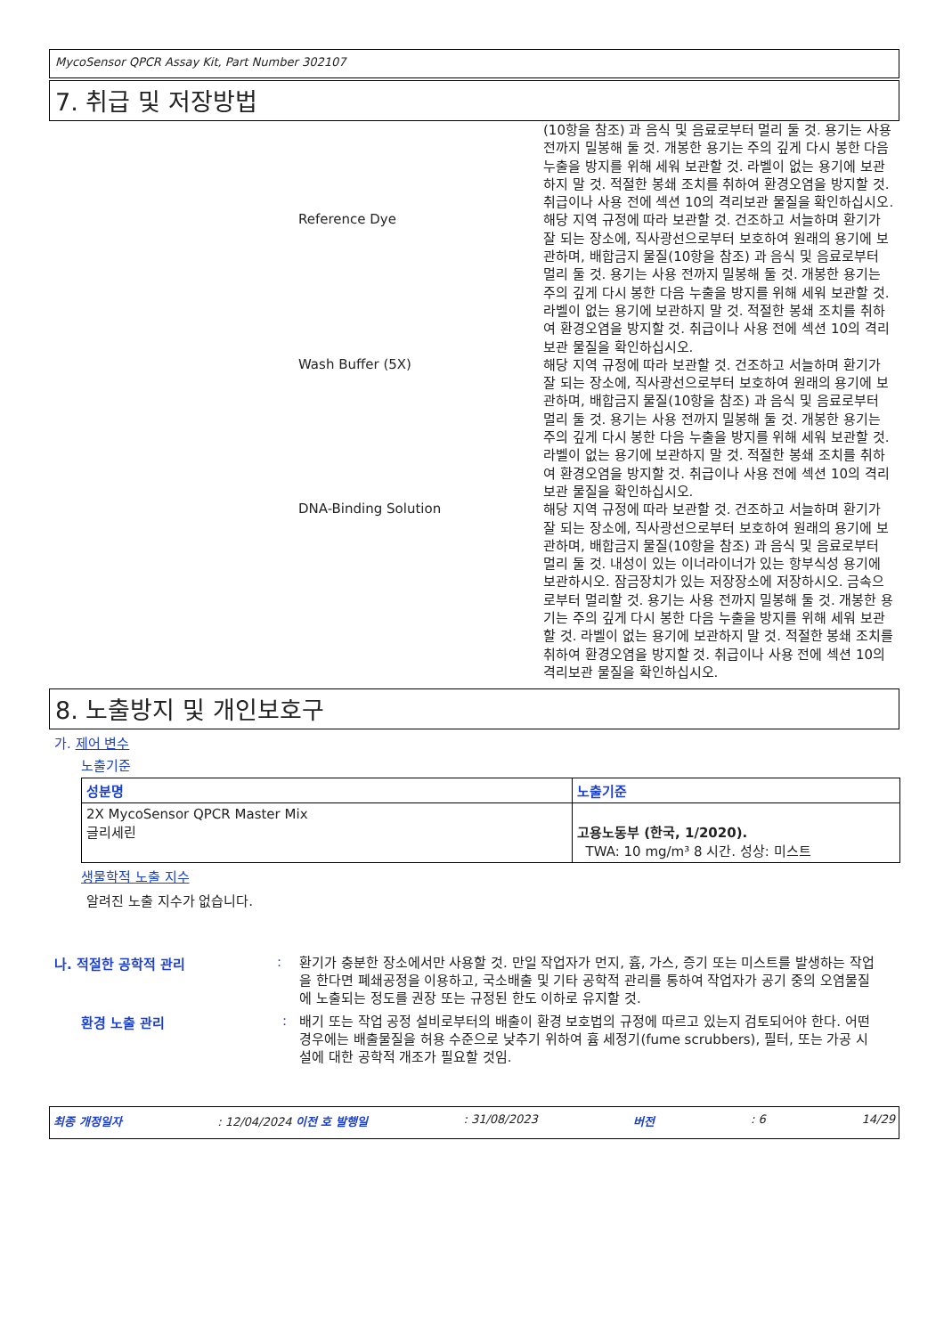MycoSensor QPCR Assay Kit, Part Number 302107
7. 취급 및 저장방법
(10항을 참조) 과 음식 및 음료로부터 멀리 둘 것. 용기는 사용 전까지 밀봉해 둘 것. 개봉한 용기는 주의 깊게 다시 봉한 다음 누출을 방지를 위해 세워 보관할 것. 라벨이 없는 용기에 보관하지 말 것. 적절한 봉쇄 조치를 취하여 환경오염을 방지할 것. 취급이나 사용 전에 섹션 10의 격리보관 물질을 확인하십시오.
Reference Dye
해당 지역 규정에 따라 보관할 것. 건조하고 서늘하며 환기가 잘 되는 장소에, 직사광선으로부터 보호하여 원래의 용기에 보관하며, 배합금지 물질(10항을 참조) 과 음식 및 음료로부터 멀리 둘 것. 용기는 사용 전까지 밀봉해 둘 것. 개봉한 용기는 주의 깊게 다시 봉한 다음 누출을 방지를 위해 세워 보관할 것. 라벨이 없는 용기에 보관하지 말 것. 적절한 봉쇄 조치를 취하여 환경오염을 방지할 것. 취급이나 사용 전에 섹션 10의 격리보관 물질을 확인하십시오.
Wash Buffer (5X)
해당 지역 규정에 따라 보관할 것. 건조하고 서늘하며 환기가 잘 되는 장소에, 직사광선으로부터 보호하여 원래의 용기에 보관하며, 배합금지 물질(10항을 참조) 과 음식 및 음료로부터 멀리 둘 것. 용기는 사용 전까지 밀봉해 둘 것. 개봉한 용기는 주의 깊게 다시 봉한 다음 누출을 방지를 위해 세워 보관할 것. 라벨이 없는 용기에 보관하지 말 것. 적절한 봉쇄 조치를 취하여 환경오염을 방지할 것. 취급이나 사용 전에 섹션 10의 격리보관 물질을 확인하십시오.
DNA-Binding Solution
해당 지역 규정에 따라 보관할 것. 건조하고 서늘하며 환기가 잘 되는 장소에, 직사광선으로부터 보호하여 원래의 용기에 보관하며, 배합금지 물질(10항을 참조) 과 음식 및 음료로부터 멀리 둘 것. 내성이 있는 이너라이너가 있는 항부식성 용기에 보관하시오. 잠금장치가 있는 저장장소에 저장하시오. 금속으로부터 멀리할 것. 용기는 사용 전까지 밀봉해 둘 것. 개봉한 용기는 주의 깊게 다시 봉한 다음 누출을 방지를 위해 세워 보관할 것. 라벨이 없는 용기에 보관하지 말 것. 적절한 봉쇄 조치를 취하여 환경오염을 방지할 것. 취급이나 사용 전에 섹션 10의 격리보관 물질을 확인하십시오.
8. 노출방지 및 개인보호구
가. 제어 변수
노출기준
| 성분명 | 노출기준 |
| --- | --- |
| 2X MycoSensor QPCR Master Mix 글리세린 | 고용노동부 (한국, 1/2020). TWA: 10 mg/m³ 8 시간. 성상: 미스트 |
생물학적 노출 지수
알려진 노출 지수가 없습니다.
나. 적절한 공학적 관리 :
환기가 충분한 장소에서만 사용할 것. 만일 작업자가 먼지, 흄, 가스, 증기 또는 미스트를 발생하는 작업을 한다면 폐쇄공정을 이용하고, 국소배출 및 기타 공학적 관리를 통하여 작업자가 공기 중의 오염물질에 노출되는 정도를 권장 또는 규정된 한도 이하로 유지할 것.
환경 노출 관리 :
배기 또는 작업 공정 설비로부터의 배출이 환경 보호법의 규정에 따르고 있는지 검토되어야 한다. 어떤 경우에는 배출물질을 허용 수준으로 낮추기 위하여 흄 세정기(fume scrubbers), 필터, 또는 가공 시설에 대한 공학적 개조가 필요할 것임.
최종 개정일자: 12/04/2024 이전 호 발행일: 31/08/2023 버전: 6 14/29